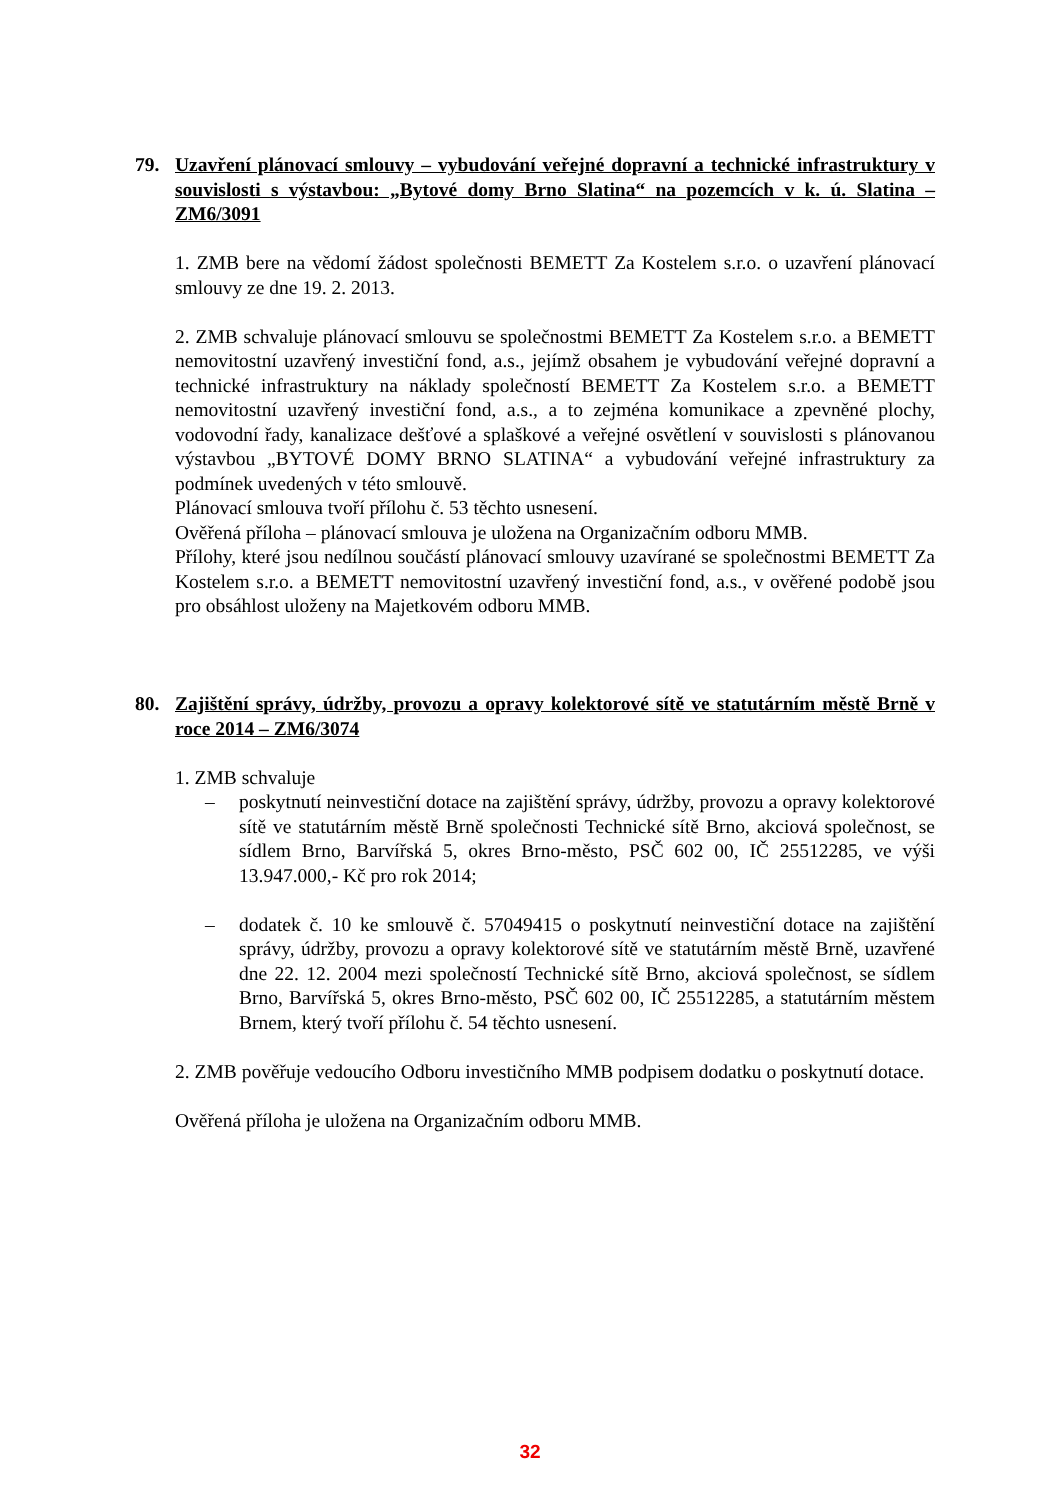79. Uzavření plánovací smlouvy – vybudování veřejné dopravní a technické infrastruktury v souvislosti s výstavbou: „Bytové domy Brno Slatina“ na pozemcích v k. ú. Slatina – ZM6/3091
1. ZMB bere na vědomí žádost společnosti BEMETT Za Kostelem s.r.o. o uzavření plánovací smlouvy ze dne 19. 2. 2013.
2. ZMB schvaluje plánovací smlouvu se společnostmi BEMETT Za Kostelem s.r.o. a BEMETT nemovitostní uzavřený investiční fond, a.s., jejímž obsahem je vybudování veřejné dopravní a technické infrastruktury na náklady společností BEMETT Za Kostelem s.r.o. a BEMETT nemovitostní uzavřený investiční fond, a.s., a to zejména komunikace a zpevněné plochy, vodovodní řady, kanalizace dešťové a splaškové a veřejné osvětlení v souvislosti s plánovanou výstavbou „BYTOVÉ DOMY BRNO SLATINA“ a vybudování veřejné infrastruktury za podmínek uvedených v této smlouvě.
Plánovací smlouva tvoří přílohu č. 53 těchto usnesení.
Ověřená příloha – plánovací smlouva je uložena na Organizačním odboru MMB.
Přílohy, které jsou nedílnou součástí plánovací smlouvy uzavírané se společnostmi BEMETT Za Kostelem s.r.o. a BEMETT nemovitostní uzavřený investiční fond, a.s., v ověřené podobě jsou pro obsáhlost uloženy na Majetkovém odboru MMB.
80. Zajištění správy, údržby, provozu a opravy kolektorové sítě ve statutárním městě Brně v roce 2014 – ZM6/3074
1. ZMB schvaluje
– poskytnutí neinvestiční dotace na zajištění správy, údržby, provozu a opravy kolektorové sítě ve statutárním městě Brně společnosti Technické sítě Brno, akciová společnost, se sídlem Brno, Barvířská 5, okres Brno-město, PSČ 602 00, IČ 25512285, ve výši 13.947.000,- Kč pro rok 2014;
– dodatek č. 10 ke smlouvě č. 57049415 o poskytnutí neinvestiční dotace na zajištění správy, údržby, provozu a opravy kolektorové sítě ve statutárním městě Brně, uzavřené dne 22. 12. 2004 mezi společností Technické sítě Brno, akciová společnost, se sídlem Brno, Barvířská 5, okres Brno-město, PSČ 602 00, IČ 25512285, a statutárním městem Brnem, který tvoří přílohu č. 54 těchto usnesení.
2. ZMB pověřuje vedoucího Odboru investičního MMB podpisem dodatku o poskytnutí dotace.
Ověřená příloha je uložena na Organizačním odboru MMB.
32